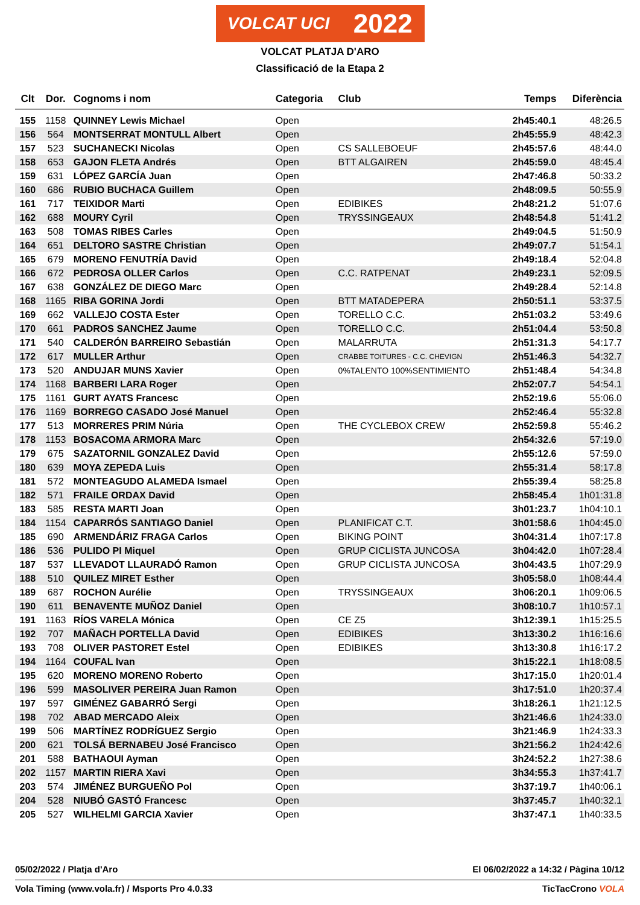VOLCAT UCI 2022
VOLCAT PLATJA D'ARO
Classificació de la Etapa 2
| Clt | Dor. | Cognoms i nom | Categoria | Club | Temps | Diferència |
| --- | --- | --- | --- | --- | --- | --- |
| 155 | 1158 | QUINNEY Lewis Michael | Open | | 2h45:40.1 | 48:26.5 |
| 156 | 564 | MONTSERRAT MONTULL Albert | Open | | 2h45:55.9 | 48:42.3 |
| 157 | 523 | SUCHANECKI Nicolas | Open | CS SALLEBOEUF | 2h45:57.6 | 48:44.0 |
| 158 | 653 | GAJON FLETA Andrés | Open | BTT ALGAIREN | 2h45:59.0 | 48:45.4 |
| 159 | 631 | LÓPEZ GARCÍA Juan | Open | | 2h47:46.8 | 50:33.2 |
| 160 | 686 | RUBIO BUCHACA Guillem | Open | | 2h48:09.5 | 50:55.9 |
| 161 | 717 | TEIXIDOR Marti | Open | EDIBIKES | 2h48:21.2 | 51:07.6 |
| 162 | 688 | MOURY Cyril | Open | TRYSSINGEAUX | 2h48:54.8 | 51:41.2 |
| 163 | 508 | TOMAS RIBES Carles | Open | | 2h49:04.5 | 51:50.9 |
| 164 | 651 | DELTORO SASTRE Christian | Open | | 2h49:07.7 | 51:54.1 |
| 165 | 679 | MORENO FENUTRÍA David | Open | | 2h49:18.4 | 52:04.8 |
| 166 | 672 | PEDROSA OLLER Carlos | Open | C.C. RATPENAT | 2h49:23.1 | 52:09.5 |
| 167 | 638 | GONZÁLEZ DE DIEGO Marc | Open | | 2h49:28.4 | 52:14.8 |
| 168 | 1165 | RIBA GORINA Jordi | Open | BTT MATADEPERA | 2h50:51.1 | 53:37.5 |
| 169 | 662 | VALLEJO COSTA Ester | Open | TORELLO C.C. | 2h51:03.2 | 53:49.6 |
| 170 | 661 | PADROS SANCHEZ Jaume | Open | TORELLO C.C. | 2h51:04.4 | 53:50.8 |
| 171 | 540 | CALDERÓN BARREIRO Sebastián | Open | MALARRUTA | 2h51:31.3 | 54:17.7 |
| 172 | 617 | MULLER Arthur | Open | CRABBE TOITURES - C.C. CHEVIGN | 2h51:46.3 | 54:32.7 |
| 173 | 520 | ANDUJAR MUNS Xavier | Open | 0%TALENTO 100%SENTIMIENTO | 2h51:48.4 | 54:34.8 |
| 174 | 1168 | BARBERI LARA Roger | Open | | 2h52:07.7 | 54:54.1 |
| 175 | 1161 | GURT AYATS Francesc | Open | | 2h52:19.6 | 55:06.0 |
| 176 | 1169 | BORREGO CASADO José Manuel | Open | | 2h52:46.4 | 55:32.8 |
| 177 | 513 | MORRERES PRIM Núria | Open | THE CYCLEBOX CREW | 2h52:59.8 | 55:46.2 |
| 178 | 1153 | BOSACOMA ARMORA Marc | Open | | 2h54:32.6 | 57:19.0 |
| 179 | 675 | SAZATORNIL GONZALEZ David | Open | | 2h55:12.6 | 57:59.0 |
| 180 | 639 | MOYA ZEPEDA Luis | Open | | 2h55:31.4 | 58:17.8 |
| 181 | 572 | MONTEAGUDO ALAMEDA Ismael | Open | | 2h55:39.4 | 58:25.8 |
| 182 | 571 | FRAILE ORDAX David | Open | | 2h58:45.4 | 1h01:31.8 |
| 183 | 585 | RESTA MARTI Joan | Open | | 3h01:23.7 | 1h04:10.1 |
| 184 | 1154 | CAPARRÓS SANTIAGO Daniel | Open | PLANIFICAT C.T. | 3h01:58.6 | 1h04:45.0 |
| 185 | 690 | ARMENDÁRIZ FRAGA Carlos | Open | BIKING POINT | 3h04:31.4 | 1h07:17.8 |
| 186 | 536 | PULIDO PI Miquel | Open | GRUP CICLISTA JUNCOSA | 3h04:42.0 | 1h07:28.4 |
| 187 | 537 | LLEVADOT LLAURADÓ Ramon | Open | GRUP CICLISTA JUNCOSA | 3h04:43.5 | 1h07:29.9 |
| 188 | 510 | QUILEZ MIRET Esther | Open | | 3h05:58.0 | 1h08:44.4 |
| 189 | 687 | ROCHON Aurélie | Open | TRYSSINGEAUX | 3h06:20.1 | 1h09:06.5 |
| 190 | 611 | BENAVENTE MUÑOZ Daniel | Open | | 3h08:10.7 | 1h10:57.1 |
| 191 | 1163 | RÍOS VARELA Mónica | Open | CE Z5 | 3h12:39.1 | 1h15:25.5 |
| 192 | 707 | MAÑACH PORTELLA David | Open | EDIBIKES | 3h13:30.2 | 1h16:16.6 |
| 193 | 708 | OLIVER PASTORET Estel | Open | EDIBIKES | 3h13:30.8 | 1h16:17.2 |
| 194 | 1164 | COUFAL Ivan | Open | | 3h15:22.1 | 1h18:08.5 |
| 195 | 620 | MORENO MORENO Roberto | Open | | 3h17:15.0 | 1h20:01.4 |
| 196 | 599 | MASOLIVER PEREIRA Juan Ramon | Open | | 3h17:51.0 | 1h20:37.4 |
| 197 | 597 | GIMÉNEZ GABARRÓ Sergi | Open | | 3h18:26.1 | 1h21:12.5 |
| 198 | 702 | ABAD MERCADO Aleix | Open | | 3h21:46.6 | 1h24:33.0 |
| 199 | 506 | MARTÍNEZ RODRÍGUEZ Sergio | Open | | 3h21:46.9 | 1h24:33.3 |
| 200 | 621 | TOLSÁ BERNABEU José Francisco | Open | | 3h21:56.2 | 1h24:42.6 |
| 201 | 588 | BATHAOUI Ayman | Open | | 3h24:52.2 | 1h27:38.6 |
| 202 | 1157 | MARTIN RIERA Xavi | Open | | 3h34:55.3 | 1h37:41.7 |
| 203 | 574 | JIMÉNEZ BURGUEÑO Pol | Open | | 3h37:19.7 | 1h40:06.1 |
| 204 | 528 | NIUBÓ GASTÓ Francesc | Open | | 3h37:45.7 | 1h40:32.1 |
| 205 | 527 | WILHELMI GARCIA Xavier | Open | | 3h37:47.1 | 1h40:33.5 |
05/02/2022 / Platja d'Aro El 06/02/2022 a 14:32 / Pàgina 10/12
Vola Timing (www.vola.fr) / Msports Pro 4.0.33 TicTacCrono VOLA